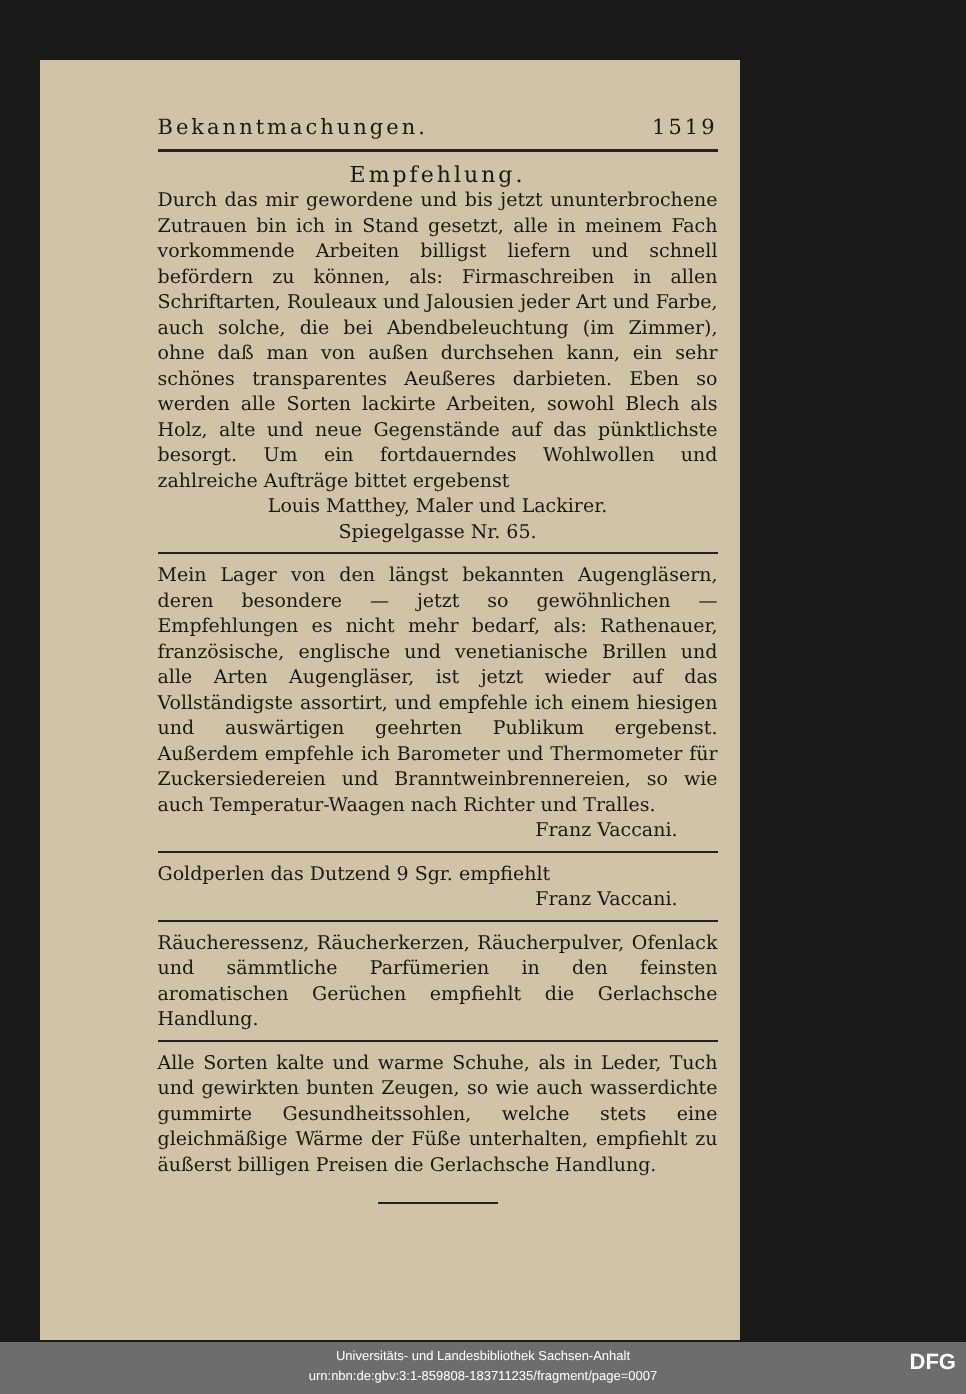Bekanntmachungen. 1519
Empfehlung.
Durch das mir gewordene und bis jetzt ununterbrochene Zutrauen bin ich in Stand gesetzt, alle in meinem Fach vorkommende Arbeiten billigst liefern und schnell befördern zu können, als: Firmaschreiben in allen Schriftarten, Rouleaux und Jalousien jeder Art und Farbe, auch solche, die bei Abendbeleuchtung (im Zimmer), ohne daß man von außen durchsehen kann, ein sehr schönes transparentes Aeußeres darbieten. Eben so werden alle Sorten lackirte Arbeiten, sowohl Blech als Holz, alte und neue Gegenstände auf das pünktlichste besorgt. Um ein fortdauerndes Wohlwollen und zahlreiche Aufträge bittet ergebenst
Louis Matthey, Maler und Lackirer.
Spiegelgasse Nr. 65.
Mein Lager von den längst bekannten Augengläsern, deren besondere — jetzt so gewöhnlichen — Empfehlungen es nicht mehr bedarf, als: Rathenauer, französische, englische und venetianische Brillen und alle Arten Augengläser, ist jetzt wieder auf das Vollständigste assortirt, und empfehle ich einem hiesigen und auswärtigen geehrten Publikum ergebenst. Außerdem empfehle ich Barometer und Thermometer für Zuckersiedereien und Branntweinbrennereien, so wie auch Temperatur-Waagen nach Richter und Tralles.
Franz Vaccani.
Goldperlen das Dutzend 9 Sgr. empfiehlt
Franz Vaccani.
Räucheressenz, Räucherkerzen, Räucherpulver, Ofenlack und sämmtliche Parfümerien in den feinsten aromatischen Gerüchen empfiehlt die Gerlachsche Handlung.
Alle Sorten kalte und warme Schuhe, als in Leder, Tuch und gewirkten bunten Zeugen, so wie auch wasserdichte gummirte Gesundheitssohlen, welche stets eine gleichmäßige Wärme der Füße unterhalten, empfiehlt zu äußerst billigen Preisen die Gerlachsche Handlung.
Universitäts- und Landesbibliothek Sachsen-Anhalt
urn:nbn:de:gbv:3:1-859808-183711235/fragment/page=0007
DFG